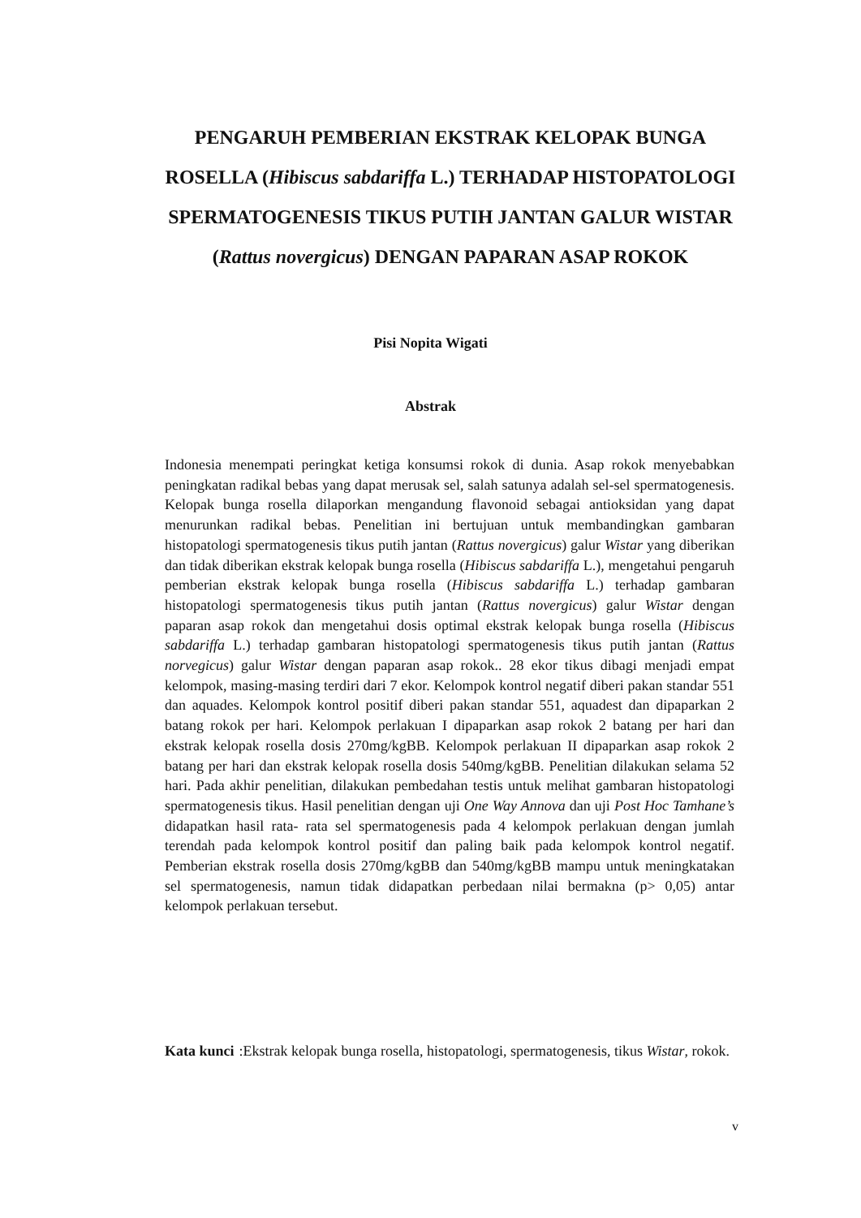PENGARUH PEMBERIAN EKSTRAK KELOPAK BUNGA ROSELLA (Hibiscus sabdariffa L.) TERHADAP HISTOPATOLOGI SPERMATOGENESIS TIKUS PUTIH JANTAN GALUR WISTAR (Rattus novergicus) DENGAN PAPARAN ASAP ROKOK
Pisi Nopita Wigati
Abstrak
Indonesia menempati peringkat ketiga konsumsi rokok di dunia. Asap rokok menyebabkan peningkatan radikal bebas yang dapat merusak sel, salah satunya adalah sel-sel spermatogenesis. Kelopak bunga rosella dilaporkan mengandung flavonoid sebagai antioksidan yang dapat menurunkan radikal bebas. Penelitian ini bertujuan untuk membandingkan gambaran histopatologi spermatogenesis tikus putih jantan (Rattus novergicus) galur Wistar yang diberikan dan tidak diberikan ekstrak kelopak bunga rosella (Hibiscus sabdariffa L.), mengetahui pengaruh pemberian ekstrak kelopak bunga rosella (Hibiscus sabdariffa L.) terhadap gambaran histopatologi spermatogenesis tikus putih jantan (Rattus novergicus) galur Wistar dengan paparan asap rokok dan mengetahui dosis optimal ekstrak kelopak bunga rosella (Hibiscus sabdariffa L.) terhadap gambaran histopatologi spermatogenesis tikus putih jantan (Rattus norvegicus) galur Wistar dengan paparan asap rokok.. 28 ekor tikus dibagi menjadi empat kelompok, masing-masing terdiri dari 7 ekor. Kelompok kontrol negatif diberi pakan standar 551 dan aquades. Kelompok kontrol positif diberi pakan standar 551, aquadest dan dipaparkan 2 batang rokok per hari. Kelompok perlakuan I dipaparkan asap rokok 2 batang per hari dan ekstrak kelopak rosella dosis 270mg/kgBB. Kelompok perlakuan II dipaparkan asap rokok 2 batang per hari dan ekstrak kelopak rosella dosis 540mg/kgBB. Penelitian dilakukan selama 52 hari. Pada akhir penelitian, dilakukan pembedahan testis untuk melihat gambaran histopatologi spermatogenesis tikus. Hasil penelitian dengan uji One Way Annova dan uji Post Hoc Tamhane’s didapatkan hasil rata- rata sel spermatogenesis pada 4 kelompok perlakuan dengan jumlah terendah pada kelompok kontrol positif dan paling baik pada kelompok kontrol negatif. Pemberian ekstrak rosella dosis 270mg/kgBB dan 540mg/kgBB mampu untuk meningkatakan sel spermatogenesis, namun tidak didapatkan perbedaan nilai bermakna (p> 0,05) antar kelompok perlakuan tersebut.
Kata kunci: Ekstrak kelopak bunga rosella, histopatologi, spermatogenesis, tikus Wistar, rokok.
v